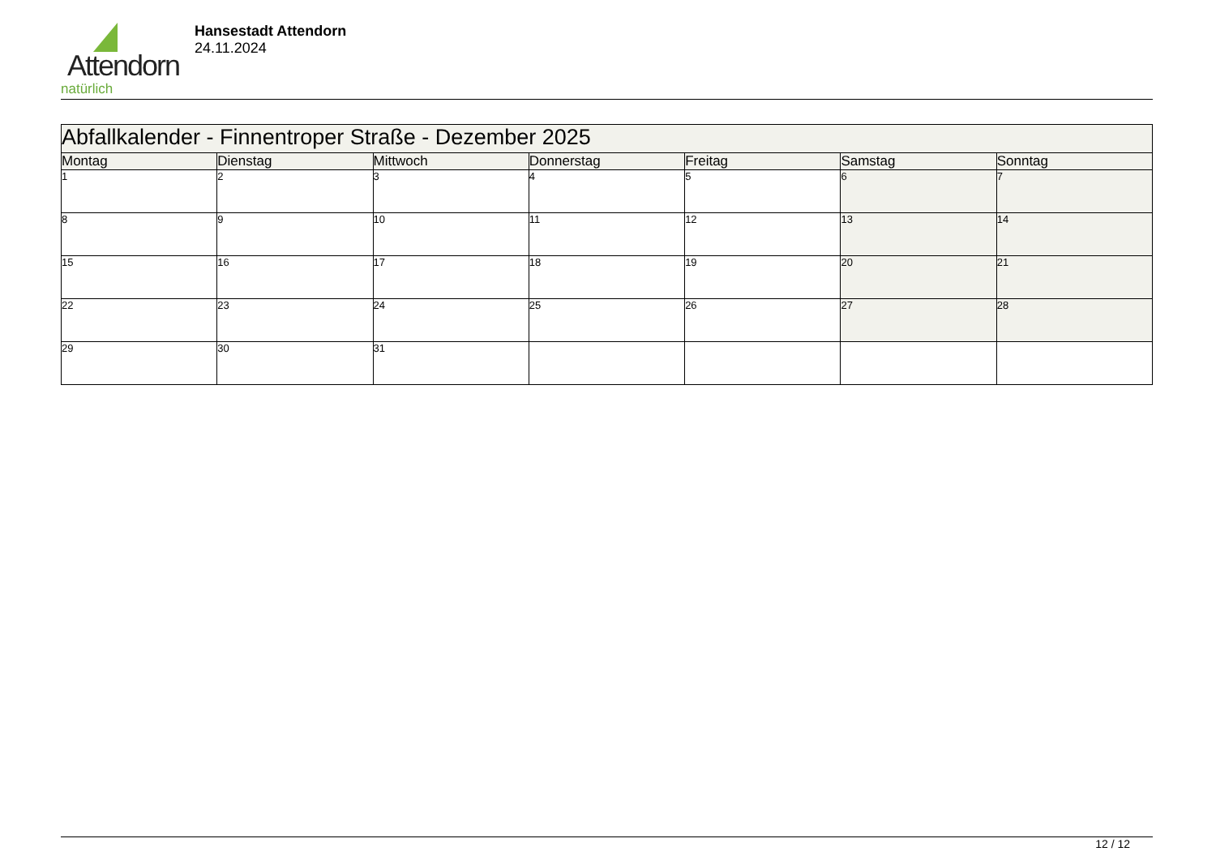Attendorn
natürlich
Hansestadt Attendorn
24.11.2024
| Abfallkalender - Finnentroper Straße - Dezember 2025 | | | | | | |
| --- | --- | --- | --- | --- | --- | --- |
| Montag | Dienstag | Mittwoch | Donnerstag | Freitag | Samstag | Sonntag |
| 1 | 2 | 3 | 4 | 5 | 6 | 7 |
| 8 | 9 | 10 | 11 | 12 | 13 | 14 |
| 15 | 16 | 17 | 18 | 19 | 20 | 21 |
| 22 | 23 | 24 | 25 | 26 | 27 | 28 |
| 29 | 30 | 31 | | | | |
12 / 12